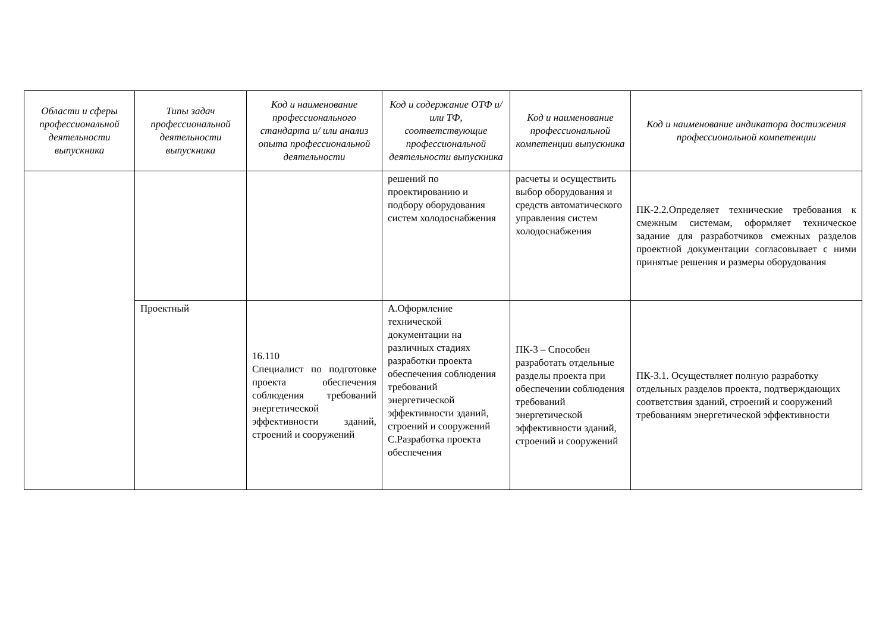| Области и сферы профессиональной деятельности выпускника | Типы задач профессиональной деятельности выпускника | Код и наименование профессионального стандарта и/ или анализ опыта профессиональной деятельности | Код и содержание ОТФ и/ или ТФ, соответствующие профессиональной деятельности выпускника | Код и наименование профессиональной компетенции выпускника | Код и наименование индикатора достижения профессиональной компетенции |
| --- | --- | --- | --- | --- | --- |
| | | | решений по проектированию и подбору оборудования систем холодоснабжения | расчеты и осуществить выбор оборудования и средств автоматического управления систем холодоснабжения | ПК-2.2.Определяет технические требования к смежным системам, оформляет техническое задание для разработчиков смежных разделов проектной документации согласовывает с ними принятые решения и размеры оборудования |
| | Проектный | 16.110 Специалист по подготовке проекта обеспечения соблюдения требований энергетической эффективности зданий, строений и сооружений | А.Оформление технической документации на различных стадиях разработки проекта обеспечения соблюдения требований энергетической эффективности зданий, строений и сооружений С.Разработка проекта обеспечения | ПК-3 – Способен разработать отдельные разделы проекта при обеспечении соблюдения требований энергетической эффективности зданий, строений и сооружений | ПК-3.1. Осуществляет полную разработку отдельных разделов проекта, подтверждающих соответствия зданий, строений и сооружений требованиям энергетической эффективности |